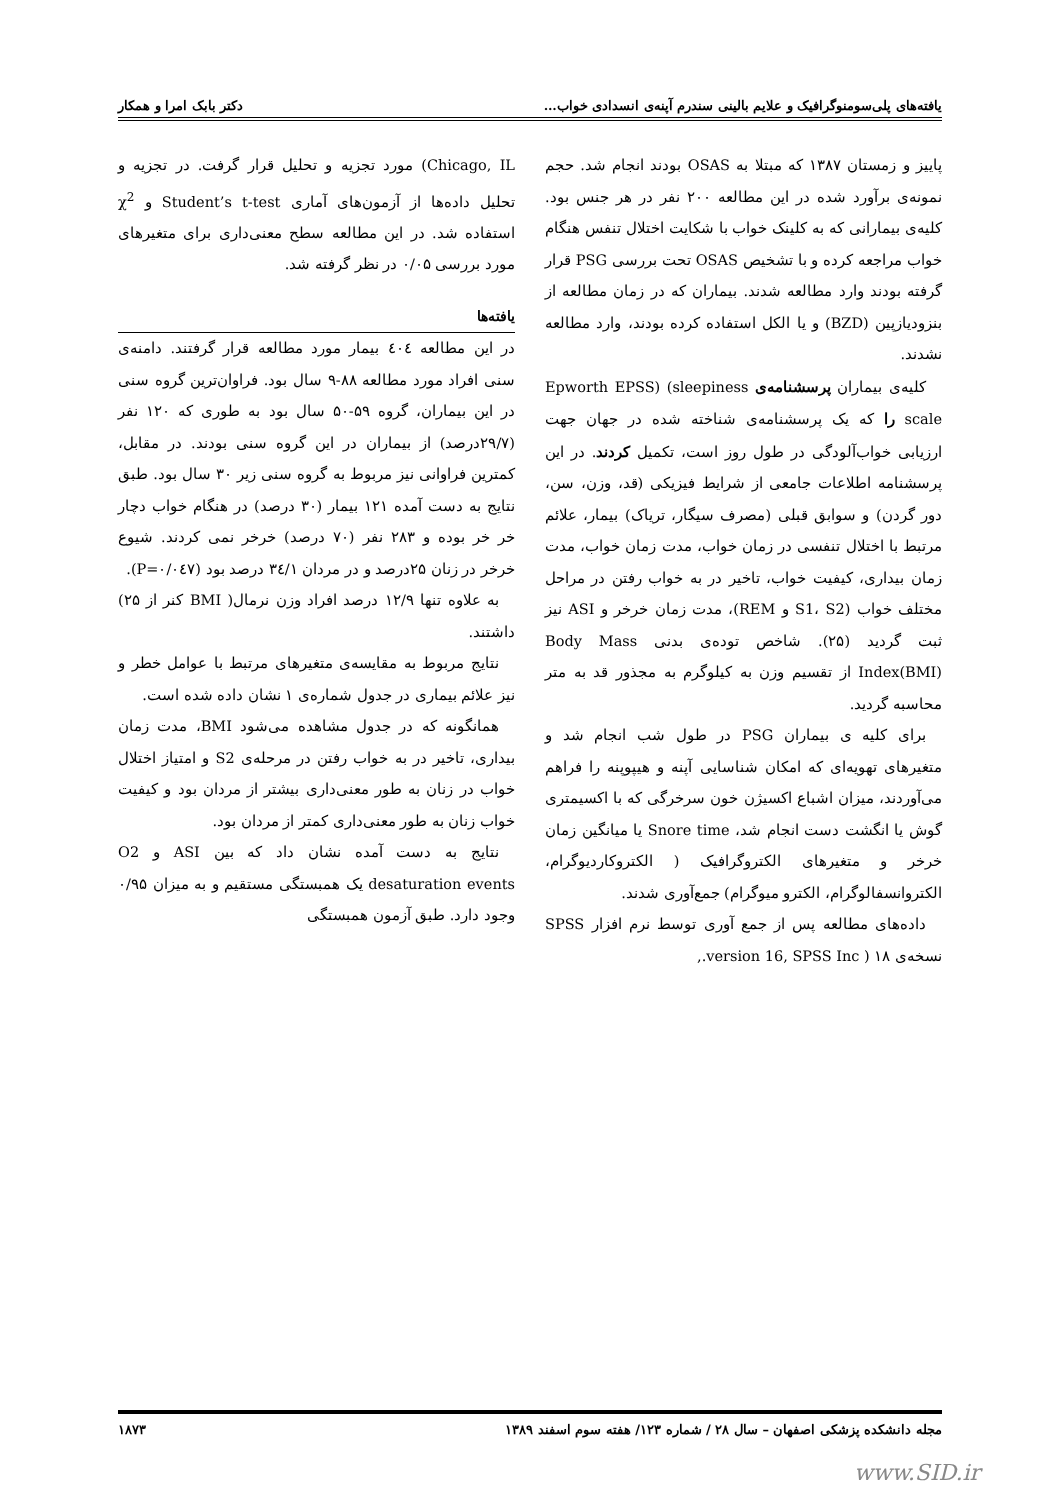یافته‌های پلی‌سومنوگرافیک و علایم بالینی سندرم آپنه‌ی انسدادی خواب… دکتر بابک امرا و همکار
پاییز و زمستان ۱۳۸۷ که مبتلا به OSAS بودند انجام شد. حجم نمونه‌ی برآورد شده در این مطالعه ۲۰۰ نفر در هر جنس بود. کلیه‌ی بیمارانی که به کلینک خواب با شکایت اختلال تنفس هنگام خواب مراجعه کرده و با تشخیص OSAS تحت بررسی PSG قرار گرفته بودند وارد مطالعه شدند. بیماران که در زمان مطالعه از بنزودیازپین (BZD) و یا الکل استفاده کرده بودند، وارد مطالعه نشدند.
کلیه‌ی بیماران پرسشنامه‌ی Epworth EPSS) (sleepiness scale را که یک پرسشنامه‌ی شناخته شده در جهان جهت ارزیابی خواب‌آلودگی در طول روز است، تکمیل کردند. در این پرسشنامه اطلاعات جامعی از شرایط فیزیکی (قد، وزن، سن، دور گردن) و سوابق قبلی (مصرف سیگار، تریاک) بیمار، علائم مرتبط با اختلال تنفسی در زمان خواب، مدت زمان خواب، مدت زمان بیداری، کیفیت خواب، تاخیر در به خواب رفتن در مراحل مختلف خواب (S1، S2 و REM)، مدت زمان خرخر و ASI نیز ثبت گردید (۲۵). شاخص توده‌ی بدنی Body Mass Index(BMI) از تقسیم وزن به کیلوگرم به مجذور قد به متر محاسبه گردید.
برای کلیه ی بیماران PSG در طول شب انجام شد و متغیرهای تهویه‌ای که امکان شناسایی آپنه و هیپوپنه را فراهم می‌آوردند، میزان اشباع اکسیژن خون سرخرگی که با اکسیمتری گوش یا انگشت دست انجام شد، Snore time یا میانگین زمان خرخر و متغیرهای الکتروگرافیک ( الکتروکاردیوگرام، الکتروانسفالوگرام، الکترو میوگرام) جمع‌آوری شدند.
داده‌های مطالعه پس از جمع آوری توسط نرم افزار SPSS نسخه‌ی ۱۸ ( version 16, SPSS Inc.,
Chicago, IL) مورد تجزیه و تحلیل قرار گرفت. در تجزیه و تحلیل داده‌ها از آزمون‌های آماری Student’s t-test و χ<sup>2</sup> استفاده شد. در این مطالعه سطح معنی‌داری برای متغیرهای مورد بررسی ۰/۰۵ در نظر گرفته شد.
یافته‌ها
در این مطالعه ٤٠٤ بیمار مورد مطالعه قرار گرفتند. دامنه‌ی سنی افراد مورد مطالعه ۸۸-۹ سال بود. فراوان‌ترین گروه سنی در این بیماران، گروه ۵۹-۵۰ سال بود به طوری که ۱۲۰ نفر (۲۹/۷درصد) از بیماران در این گروه سنی بودند. در مقابل، کمترین فراوانی نیز مربوط به گروه سنی زیر ۳۰ سال بود. طبق نتایج به دست آمده ۱۲۱ بیمار (۳۰ درصد) در هنگام خواب دچار خر خر بوده و ۲۸۳ نفر (۷۰ درصد) خرخر نمی کردند. شیوع خرخر در زنان ۲۵درصد و در مردان ۳٤/۱ درصد بود (P=۰/۰٤۷).
به علاوه تنها ۱۲/۹ درصد افراد وزن نرمال( BMI کنر از ۲۵) داشتند.
نتایج مربوط به مقایسه‌ی متغیرهای مرتبط با عوامل خطر و نیز علائم بیماری در جدول شماره‌ی ۱ نشان داده شده است.
همانگونه که در جدول مشاهده می‌شود BMI، مدت زمان بیداری، تاخیر در به خواب رفتن در مرحله‌ی S2 و امتیاز اختلال خواب در زنان به طور معنی‌داری بیشتر از مردان بود و کیفیت خواب زنان به طور معنی‌داری کمتر از مردان بود.
نتایج به دست آمده نشان داد که بین ASI و O2 desaturation events یک همبستگی مستقیم و به میزان ۰/۹۵ وجود دارد. طبق آزمون همبستگی
مجله دانشکده پزشکی اصفهان – سال ۲۸ / شماره ۱۲۳/ هفته سوم اسفند ۱۳۸۹ ۱۸۷۳
www.SID.ir